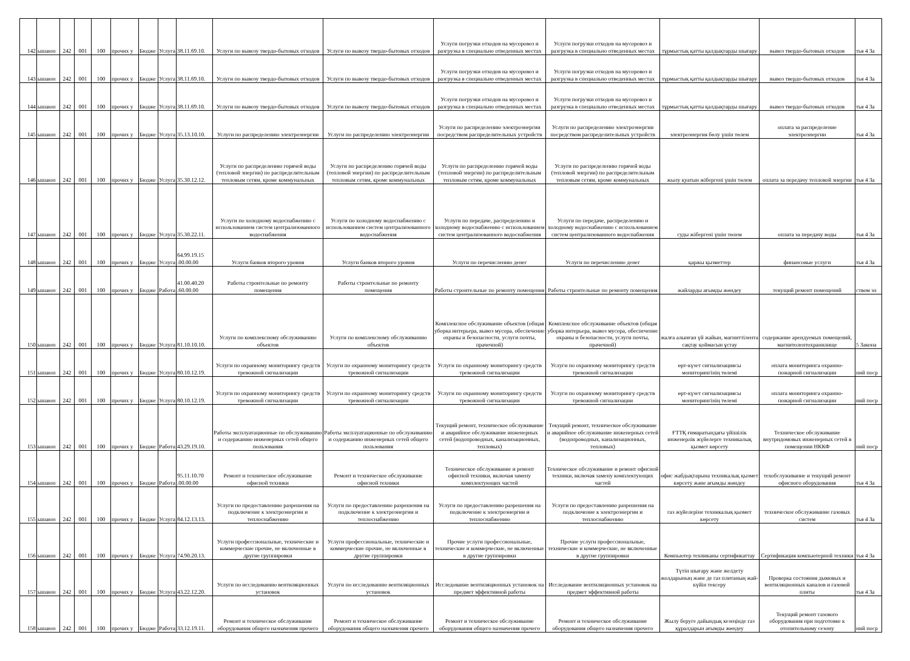| 142 | ышаюн | 242 | 001 | 100 | прочих у | Бюдже | Услуга | 38.11.69.10. | Услуги по вывозу твердо-бытовых отходов | Услуги по вывозу твердо-бытовых отходов | Услуги погрузки отходов на мусоровоз и разгрузка в специально отведенных местах | Услуги погрузки отходов на мусоровоз и разгрузка в специально отведенных местах | тұрмыстық қатты қалдықтарды шығару | вывоз твердо-бытовых отходов | тья 4 За |
| 143 | ышаюн | 242 | 001 | 100 | прочих у | Бюдже | Услуга | 38.11.69.10. | Услуги по вывозу твердо-бытовых отходов | Услуги по вывозу твердо-бытовых отходов | Услуги погрузки отходов на мусоровоз и разгрузка в специально отведенных местах | Услуги погрузки отходов на мусоровоз и разгрузка в специально отведенных местах | тұрмыстық қатты қалдықтарды шығару | вывоз твердо-бытовых отходов | тья 4 За |
| 144 | ышаюн | 242 | 001 | 100 | прочих у | Бюдже | Услуга | 38.11.69.10. | Услуги по вывозу твердо-бытовых отходов | Услуги по вывозу твердо-бытовых отходов | Услуги погрузки отходов на мусоровоз и разгрузка в специально отведенных местах | Услуги погрузки отходов на мусоровоз и разгрузка в специально отведенных местах | тұрмыстық қатты қалдықтарды шығару | вывоз твердо-бытовых отходов | тья 4 За |
| 145 | ышаюн | 242 | 001 | 100 | прочих у | Бюдже | Услуга | 35.13.10.10. | Услуги по распределению электроэнергии | Услуги по распределению электроэнергии | Услуги по распределению электроэнергии посредством распределительных устройств | Услуги по распределению электроэнергии посредством распределительных устройств | электроэнергия бөлу үшін төлем | оплата за распределение электроэнергии | тья 4 За |
| 146 | ышаюн | 242 | 001 | 100 | прочих у | Бюдже | Услуга | 35.30.12.12. | Услуги по распределению горячей воды (тепловой энергии) по распределительным тепловым сетям, кроме коммунальных | Услуги по распределению горячей воды (тепловой энергии) по распределительным тепловым сетям, кроме коммунальных | Услуги по распределению горячей воды (тепловой энергии) по распределительным тепловым сетям, кроме коммунальных | Услуги по распределению горячей воды (тепловой энергии) по распределительным тепловым сетям, кроме коммунальных | жылу қуатын жібергені үшін төлем | оплата за передачу тепловой энергии | тья 4 За |
| 147 | ышаюн | 242 | 001 | 100 | прочих у | Бюдже | Услуга | 35.30.22.11. | Услуги по холодному водоснабжению с использованием систем централизованного водоснабжения | Услуги по холодному водоснабжению с использованием систем централизованного водоснабжения | Услуги по передаче, распределению и холодному водоснабжению с использованием систем централизованного водоснабжения | Услуги по передаче, распределению и холодному водоснабжению с использованием систем централизованного водоснабжения | суды жібергені үшін төлем | оплата за передачу воды | тья 4 За |
| 148 | ышаюн | 242 | 001 | 100 | прочих у | Бюдже | Услуга | 64.99.19.15 .00.00.00 | Услуги банков второго уровня | Услуги банков второго уровня | Услуги по перечислению денег | Услуги по перечислению денег | қаржы қызметтер | финансовые услуги | тья 4 За |
| 149 | ышаюн | 242 | 001 | 100 | прочих у | Бюдже | Работа | 41.00.40.20 .60.00.00 | Работы строительные по ремонту помещения | Работы строительные по ремонту помещения | Работы строительные по ремонту помещения | Работы строительные по ремонту помещения | жәйларды ағымды жөндеу | текущий ремонт помещений | ством эл |
| 150 | ышаюн | 242 | 001 | 100 | прочих у | Бюдже | Услуга | 81.10.10.10. | Услуги по комплексному обслуживанию объектов | Услуги по комплексному обслуживанию объектов | Комплексное обслуживание объектов (общая уборка интерьера, вывоз мусора, обеспечение охраны и безопасности, услуги почты, прачечной) | Комплексное обслуживание объектов (общая уборка интерьера, вывоз мусора, обеспечение охраны и безопасности, услуги почты, прачечной) | жалға алынған үй жайын, магниттілента сақтау қоймасын ұстау | содержание арендуемых помещений, магнитолентохранилище | 5 Закона |
| 151 | ышаюн | 242 | 001 | 100 | прочих у | Бюдже | Услуга | 80.10.12.19. | Услуги по охранному мониторингу средств тревожной сигнализации | Услуги по охранному мониторингу средств тревожной сигнализации | Услуги по охранному мониторингу средств тревожной сигнализации | Услуги по охранному мониторингу средств тревожной сигнализации | өрт-күзет сигнализациясы мониторингінің төлемі | оплата мониторинга охранно-пожарной сигнализации | ний поср |
| 152 | ышаюн | 242 | 001 | 100 | прочих у | Бюдже | Услуга | 80.10.12.19. | Услуги по охранному мониторингу средств тревожной сигнализации | Услуги по охранному мониторингу средств тревожной сигнализации | Услуги по охранному мониторингу средств тревожной сигнализации | Услуги по охранному мониторингу средств тревожной сигнализации | өрт-күзет сигнализациясы мониторингінің төлемі | оплата мониторинга охранно-пожарной сигнализации | ний поср |
| 153 | ышаюн | 242 | 001 | 100 | прочих у | Бюдже | Работа | 43.29.19.10. | Работы эксплуатационные по обслуживанию и содержанию инженерных сетей общего пользования | Работы эксплуатационные по обслуживанию и содержанию инженерных сетей общего пользования | Текущий ремонт, техническое обслуживание и аварийное обслуживание инженерных сетей (водопроводных, канализационных, тепловых) | Текущий ремонт, техническое обслуживание и аварийное обслуживание инженерных сетей (водопроводных, канализационных, тепловых) | ҒТТҚ ғимаратындағы үйішілік инженерлік жүйелерге техникалық қызмет көрсету | Техническое обслуживание внутридомовых инженерных сетей в помещении НККФ | ний поср |
| 154 | ышаюн | 242 | 001 | 100 | прочих у | Бюдже | Работа | 95.11.10.70 .00.00.00 | Ремонт и техническое обслуживание офисной техники | Ремонт и техническое обслуживание офисной техники | Техническое обслуживание и ремонт офисной техники, включая замену комплектующих частей | Техническое обслуживание и ремонт офисной техники, включая замену комплектующих частей | офис жабдықтарына техникалық қызмет көрсету және ағымды жөндеу | техобслуживание и текущий ремонт офисного оборудования | тья 4 За |
| 155 | ышаюн | 242 | 001 | 100 | прочих у | Бюдже | Услуга | 84.12.13.13. | Услуги по предоставлению разрешения на подключение к электроэнергии и теплоснабжению | Услуги по предоставлению разрешения на подключение к электроэнергии и теплоснабжению | Услуги по предоставлению разрешения на подключение к электроэнергии и теплоснабжению | Услуги по предоставлению разрешения на подключение к электроэнергии и теплоснабжению | газ жүйелеріне техникалық қызмет көрсету | техническое обслуживание газовых систем | тья 4 За |
| 156 | ышаюн | 242 | 001 | 100 | прочих у | Бюдже | Услуга | 74.90.20.13. | Услуги профессиональные, технические и коммерческие прочие, не включенные в другие группировки | Услуги профессиональные, технические и коммерческие прочие, не включенные в другие группировки | Прочие услуги профессиональные, технические и коммерческие, не включенные в другие группировки | Прочие услуги профессиональные, технические и коммерческие, не включенные в другие группировки | Компьютер техниканы сертификаттау | Сертификация компьютерной техники | тья 4 За |
| 157 | ышаюн | 242 | 001 | 100 | прочих у | Бюдже | Услуга | 43.22.12.20. | Услуги по исследованию вентиляционных установок | Услуги по исследованию вентиляционных установок | Исследование вентиляционных установок на предмет эффективной работы | Исследование вентиляционных установок на предмет эффективной работы | Түтін шығару және желдету жолдарының және де газ плитаның жай-күйін тексеру | Проверка состояния дымовых и вентиляционных каналов и газовой плиты | тья 4 За |
| 158 | ышаюн | 242 | 001 | 100 | прочих у | Бюдже | Работа | 33.12.19.11. | Ремонт и техническое обслуживание оборудования общего назначения прочего | Ремонт и техническое обслуживание оборудования общего назначения прочего | Ремонт и техническое обслуживание оборудования общего назначения прочего | Ремонт и техническое обслуживание оборудования общего назначения прочего | Жылу беруге дайындық кезеңінде газ құралдарын ағымды жөндеу | Текущий ремонт газового оборудования при подготовке к отопительному сезону | ний поср |